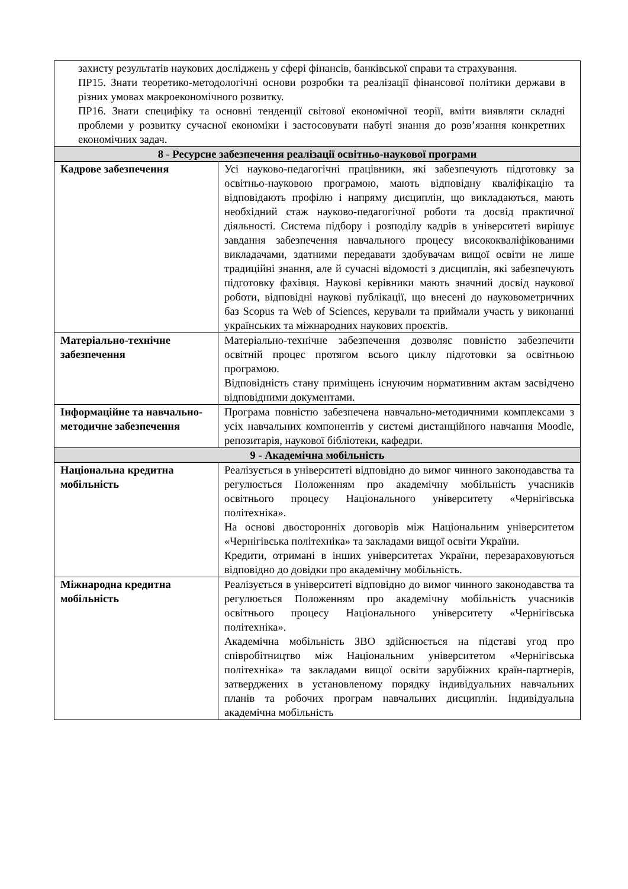| захисту результатів наукових досліджень у сфері фінансів, банківської справи та страхування. ПР15. Знати теоретико-методологічні основи розробки та реалізації фінансової політики держави в різних умовах макроекономічного розвитку. ПР16. Знати специфіку та основні тенденції світової економічної теорії, вміти виявляти складні проблеми у розвитку сучасної економіки і застосовувати набуті знання до розв’язання конкретних економічних задач. | |
| 8 - Ресурсне забезпечення реалізації освітньо-наукової програми | |
| Кадрове забезпечення | Усі науково-педагогічні працівники, які забезпечують підготовку за освітньо-науковою програмою, мають відповідну кваліфікацію та відповідають профілю і напряму дисциплін, що викладаються, мають необхідний стаж науково-педагогічної роботи та досвід практичної діяльності. Система підбору і розподілу кадрів в університеті вирішує завдання забезпечення навчального процесу висококваліфікованими викладачами, здатними передавати здобувачам вищої освіти не лише традиційні знання, але й сучасні відомості з дисциплін, які забезпечують підготовку фахівця. Наукові керівники мають значний досвід наукової роботи, відповідні наукові публікації, що внесені до науковометричних баз Scopus та Web of Sciences, керували та приймали участь у виконанні українських та міжнародних наукових проєктів. |
| Матеріально-технічне забезпечення | Матеріально-технічне забезпечення дозволяє повністю забезпечити освітній процес протягом всього циклу підготовки за освітньою програмою. Відповідність стану приміщень існуючим нормативним актам засвідчено відповідними документами. |
| Інформаційне та навчально-методичне забезпечення | Програма повністю забезпечена навчально-методичними комплексами з усіх навчальних компонентів у системі дистанційного навчання Moodle, репозитарія, наукової бібліотеки, кафедри. |
| 9 - Академічна мобільність | |
| Національна кредитна мобільність | Реалізується в університеті відповідно до вимог чинного законодавства та регулюється Положенням про академічну мобільність учасників освітнього процесу Національного університету «Чернігівська політехніка». На основі двосторонніх договорів між Національним університетом «Чернігівська політехніка» та закладами вищої освіти України. Кредити, отримані в інших університетах України, перезараховуються відповідно до довідки про академічну мобільність. |
| Міжнародна кредитна мобільність | Реалізується в університеті відповідно до вимог чинного законодавства та регулюється Положенням про академічну мобільність учасників освітнього процесу Національного університету «Чернігівська політехніка». Академічна мобільність ЗВО здійснюється на підставі угод про співробітництво між Національним університетом «Чернігівська політехніка» та закладами вищої освіти зарубіжних країн-партнерів, затверджених в установленому порядку індивідуальних навчальних планів та робочих програм навчальних дисциплін. Індивідуальна академічна мобільність |